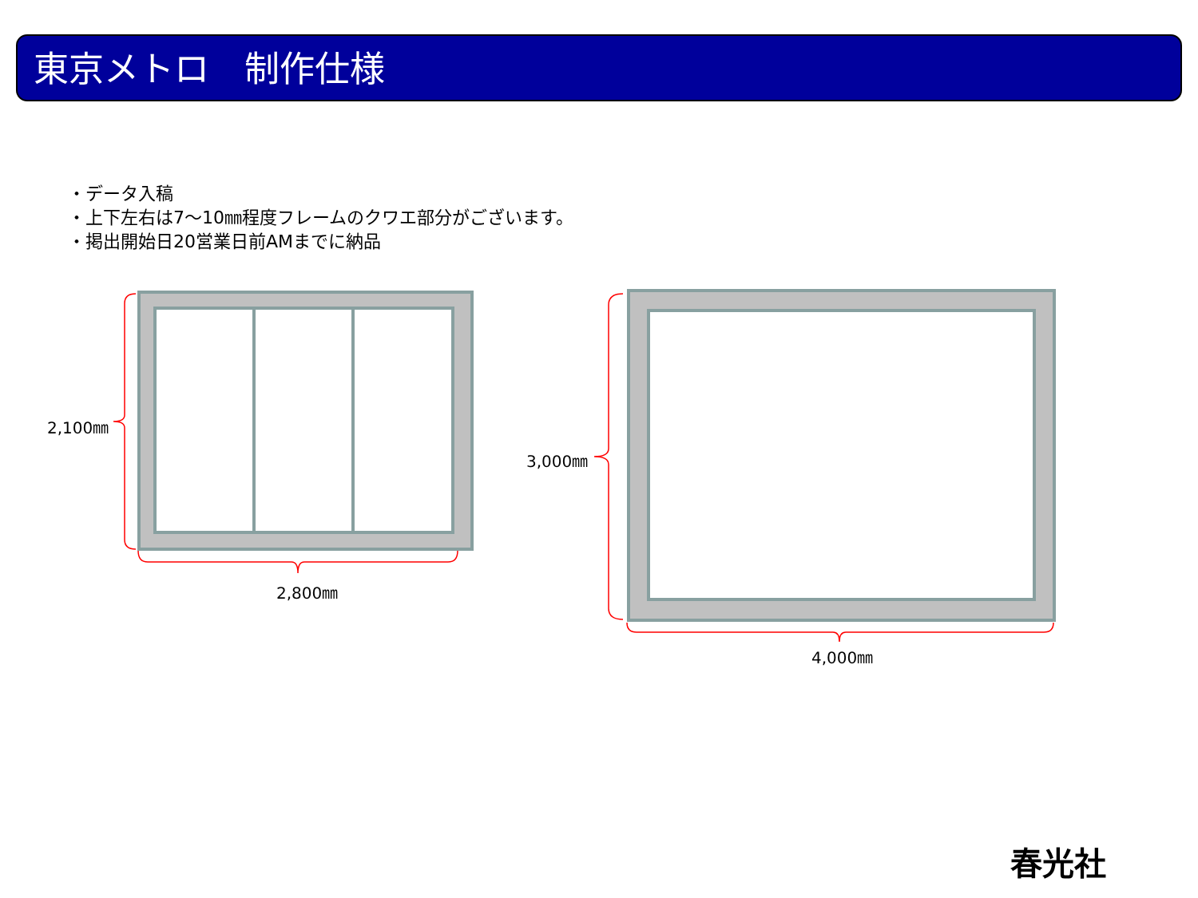東京メトロ　制作仕様
・データ入稿
・上下左右は7～10㎜程度フレームのクワエ部分がございます。
・掲出開始日20営業日前AMまでに納品
2,100㎜
2,800㎜
3,000㎜
4,000㎜
春光社